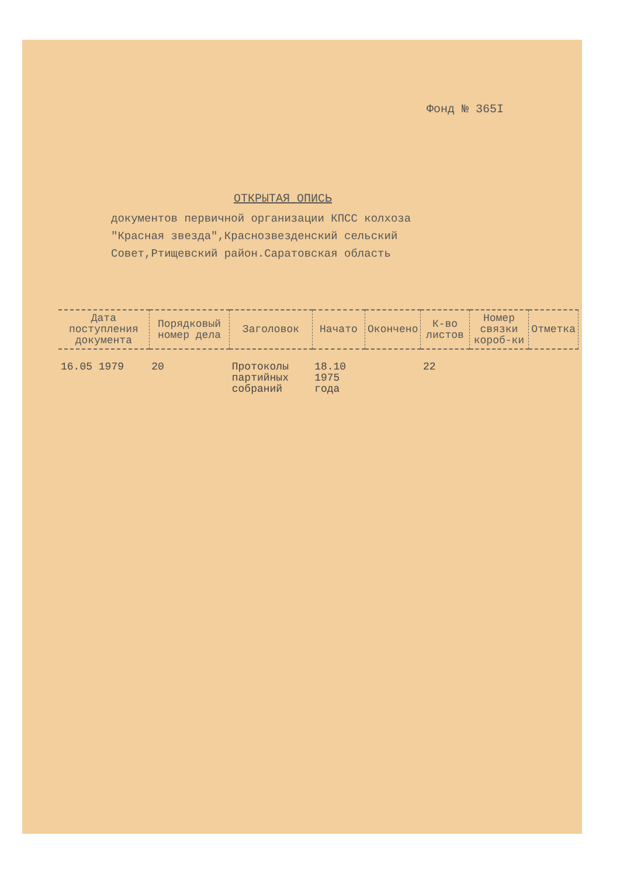Фонд № 365I
ОТКРЫТАЯ ОПИСЬ
документов первичной организации КПСС колхоза
"Красная звезда",Краснозвезденский сельский
Совет,Ртищевский район.Саратовская область
| Дата поступления документа | Порядковый номер дела | Заголовок | Начато | Окончено | К-во листов | Номер связки короб-ки | Отметка |
| --- | --- | --- | --- | --- | --- | --- | --- |
| 16.05 1979 | 20 | Протоколы партийных собраний | 18.10 1975 года | | 22 | | |